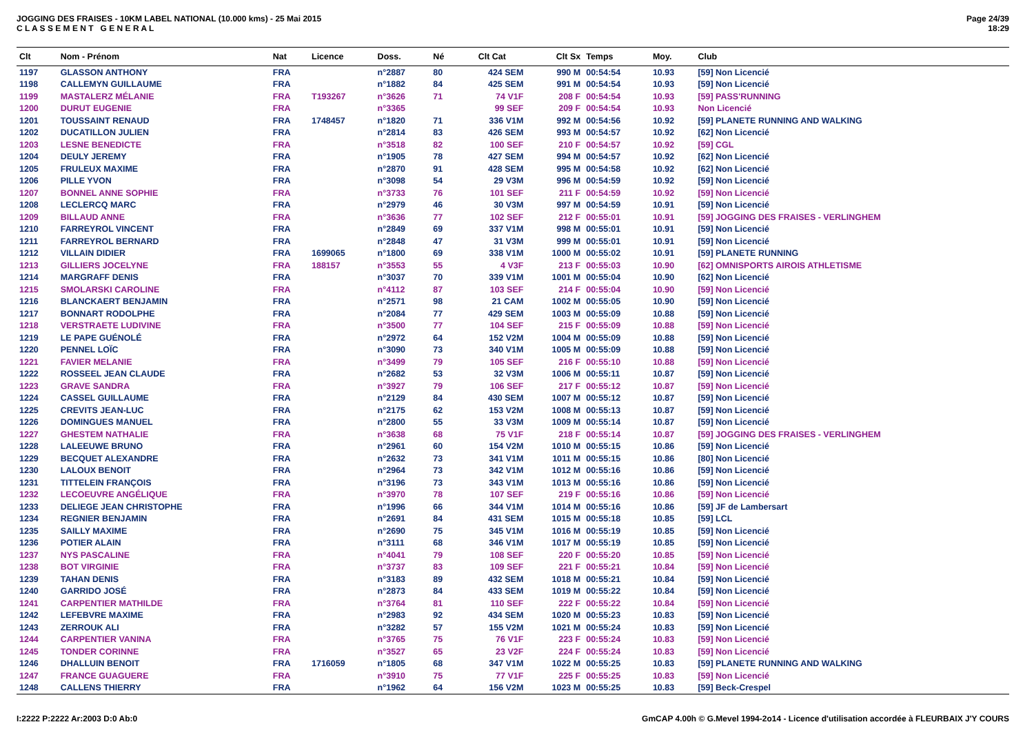JOGGING DES FRAISES - 10KM LABEL NATIONAL (10.000 kms) - 25 Mai 2015
C L A S S E M E N T G E N E R A L
Page 24/39
18:29
| Clt | Nom - Prénom | Nat | Licence | Doss. | Né | Clt Cat | Clt Sx | Temps | Moy. | Club |
| --- | --- | --- | --- | --- | --- | --- | --- | --- | --- | --- |
| 1197 | GLASSON ANTHONY | FRA | | n°2887 | 80 | 424 SEM | 990 M | 00:54:54 | 10.93 | [59] Non Licencié |
| 1198 | CALLEMYN GUILLAUME | FRA | | n°1882 | 84 | 425 SEM | 991 M | 00:54:54 | 10.93 | [59] Non Licencié |
| 1199 | MASTALERZ MÉLANIE | FRA | T193267 | n°3626 | 71 | 74 V1F | 208 F | 00:54:54 | 10.93 | [59] PASS'RUNNING |
| 1200 | DURUT EUGENIE | FRA | | n°3365 | | 99 SEF | 209 F | 00:54:54 | 10.93 | Non Licencié |
| 1201 | TOUSSAINT RENAUD | FRA | 1748457 | n°1820 | 71 | 336 V1M | 992 M | 00:54:56 | 10.92 | [59] PLANETE RUNNING AND WALKING |
| 1202 | DUCATILLON JULIEN | FRA | | n°2814 | 83 | 426 SEM | 993 M | 00:54:57 | 10.92 | [62] Non Licencié |
| 1203 | LESNE BENEDICTE | FRA | | n°3518 | 82 | 100 SEF | 210 F | 00:54:57 | 10.92 | [59] CGL |
| 1204 | DEULY JEREMY | FRA | | n°1905 | 78 | 427 SEM | 994 M | 00:54:57 | 10.92 | [62] Non Licencié |
| 1205 | FRULEUX MAXIME | FRA | | n°2870 | 91 | 428 SEM | 995 M | 00:54:58 | 10.92 | [62] Non Licencié |
| 1206 | PILLE YVON | FRA | | n°3098 | 54 | 29 V3M | 996 M | 00:54:59 | 10.92 | [59] Non Licencié |
| 1207 | BONNEL ANNE SOPHIE | FRA | | n°3733 | 76 | 101 SEF | 211 F | 00:54:59 | 10.92 | [59] Non Licencié |
| 1208 | LECLERCQ MARC | FRA | | n°2979 | 46 | 30 V3M | 997 M | 00:54:59 | 10.91 | [59] Non Licencié |
| 1209 | BILLAUD ANNE | FRA | | n°3636 | 77 | 102 SEF | 212 F | 00:55:01 | 10.91 | [59] JOGGING DES FRAISES - VERLINGHEM |
| 1210 | FARREYROL VINCENT | FRA | | n°2849 | 69 | 337 V1M | 998 M | 00:55:01 | 10.91 | [59] Non Licencié |
| 1211 | FARREYROL BERNARD | FRA | | n°2848 | 47 | 31 V3M | 999 M | 00:55:01 | 10.91 | [59] Non Licencié |
| 1212 | VILLAIN DIDIER | FRA | 1699065 | n°1800 | 69 | 338 V1M | 1000 M | 00:55:02 | 10.91 | [59] PLANETE RUNNING |
| 1213 | GILLIERS JOCELYNE | FRA | 188157 | n°3553 | 55 | 4 V3F | 213 F | 00:55:03 | 10.90 | [62] OMNISPORTS AIROIS ATHLETISME |
| 1214 | MARGRAFF DENIS | FRA | | n°3037 | 70 | 339 V1M | 1001 M | 00:55:04 | 10.90 | [62] Non Licencié |
| 1215 | SMOLARSKI CAROLINE | FRA | | n°4112 | 87 | 103 SEF | 214 F | 00:55:04 | 10.90 | [59] Non Licencié |
| 1216 | BLANCKAERT BENJAMIN | FRA | | n°2571 | 98 | 21 CAM | 1002 M | 00:55:05 | 10.90 | [59] Non Licencié |
| 1217 | BONNART RODOLPHE | FRA | | n°2084 | 77 | 429 SEM | 1003 M | 00:55:09 | 10.88 | [59] Non Licencié |
| 1218 | VERSTRAETE LUDIVINE | FRA | | n°3500 | 77 | 104 SEF | 215 F | 00:55:09 | 10.88 | [59] Non Licencié |
| 1219 | LE PAPE GUÉNOLÉ | FRA | | n°2972 | 64 | 152 V2M | 1004 M | 00:55:09 | 10.88 | [59] Non Licencié |
| 1220 | PENNEL LOÏC | FRA | | n°3090 | 73 | 340 V1M | 1005 M | 00:55:09 | 10.88 | [59] Non Licencié |
| 1221 | FAVIER MELANIE | FRA | | n°3499 | 79 | 105 SEF | 216 F | 00:55:10 | 10.88 | [59] Non Licencié |
| 1222 | ROSSEEL JEAN CLAUDE | FRA | | n°2682 | 53 | 32 V3M | 1006 M | 00:55:11 | 10.87 | [59] Non Licencié |
| 1223 | GRAVE SANDRA | FRA | | n°3927 | 79 | 106 SEF | 217 F | 00:55:12 | 10.87 | [59] Non Licencié |
| 1224 | CASSEL GUILLAUME | FRA | | n°2129 | 84 | 430 SEM | 1007 M | 00:55:12 | 10.87 | [59] Non Licencié |
| 1225 | CREVITS JEAN-LUC | FRA | | n°2175 | 62 | 153 V2M | 1008 M | 00:55:13 | 10.87 | [59] Non Licencié |
| 1226 | DOMINGUES MANUEL | FRA | | n°2800 | 55 | 33 V3M | 1009 M | 00:55:14 | 10.87 | [59] Non Licencié |
| 1227 | GHESTEM NATHALIE | FRA | | n°3638 | 68 | 75 V1F | 218 F | 00:55:14 | 10.87 | [59] JOGGING DES FRAISES - VERLINGHEM |
| 1228 | LALEEUWE BRUNO | FRA | | n°2961 | 60 | 154 V2M | 1010 M | 00:55:15 | 10.86 | [59] Non Licencié |
| 1229 | BECQUET ALEXANDRE | FRA | | n°2632 | 73 | 341 V1M | 1011 M | 00:55:15 | 10.86 | [80] Non Licencié |
| 1230 | LALOUX BENOIT | FRA | | n°2964 | 73 | 342 V1M | 1012 M | 00:55:16 | 10.86 | [59] Non Licencié |
| 1231 | TITTELEIN FRANÇOIS | FRA | | n°3196 | 73 | 343 V1M | 1013 M | 00:55:16 | 10.86 | [59] Non Licencié |
| 1232 | LECOEUVRE ANGÉLIQUE | FRA | | n°3970 | 78 | 107 SEF | 219 F | 00:55:16 | 10.86 | [59] Non Licencié |
| 1233 | DELIEGE JEAN CHRISTOPHE | FRA | | n°1996 | 66 | 344 V1M | 1014 M | 00:55:16 | 10.86 | [59] JF de Lambersart |
| 1234 | REGNIER BENJAMIN | FRA | | n°2691 | 84 | 431 SEM | 1015 M | 00:55:18 | 10.85 | [59] LCL |
| 1235 | SAILLY MAXIME | FRA | | n°2690 | 75 | 345 V1M | 1016 M | 00:55:19 | 10.85 | [59] Non Licencié |
| 1236 | POTIER ALAIN | FRA | | n°3111 | 68 | 346 V1M | 1017 M | 00:55:19 | 10.85 | [59] Non Licencié |
| 1237 | NYS PASCALINE | FRA | | n°4041 | 79 | 108 SEF | 220 F | 00:55:20 | 10.85 | [59] Non Licencié |
| 1238 | BOT VIRGINIE | FRA | | n°3737 | 83 | 109 SEF | 221 F | 00:55:21 | 10.84 | [59] Non Licencié |
| 1239 | TAHAN DENIS | FRA | | n°3183 | 89 | 432 SEM | 1018 M | 00:55:21 | 10.84 | [59] Non Licencié |
| 1240 | GARRIDO JOSÉ | FRA | | n°2873 | 84 | 433 SEM | 1019 M | 00:55:22 | 10.84 | [59] Non Licencié |
| 1241 | CARPENTIER MATHILDE | FRA | | n°3764 | 81 | 110 SEF | 222 F | 00:55:22 | 10.84 | [59] Non Licencié |
| 1242 | LEFEBVRE MAXIME | FRA | | n°2983 | 92 | 434 SEM | 1020 M | 00:55:23 | 10.83 | [59] Non Licencié |
| 1243 | ZERROUK ALI | FRA | | n°3282 | 57 | 155 V2M | 1021 M | 00:55:24 | 10.83 | [59] Non Licencié |
| 1244 | CARPENTIER VANINA | FRA | | n°3765 | 75 | 76 V1F | 223 F | 00:55:24 | 10.83 | [59] Non Licencié |
| 1245 | TONDER CORINNE | FRA | | n°3527 | 65 | 23 V2F | 224 F | 00:55:24 | 10.83 | [59] Non Licencié |
| 1246 | DHALLUIN BENOIT | FRA | 1716059 | n°1805 | 68 | 347 V1M | 1022 M | 00:55:25 | 10.83 | [59] PLANETE RUNNING AND WALKING |
| 1247 | FRANCE GUAGUERE | FRA | | n°3910 | 75 | 77 V1F | 225 F | 00:55:25 | 10.83 | [59] Non Licencié |
| 1248 | CALLENS THIERRY | FRA | | n°1962 | 64 | 156 V2M | 1023 M | 00:55:25 | 10.83 | [59] Beck-Crespel |
I:2222 P:2222 Ar:2003 D:0 Ab:0 GmCAP 4.00h © G.Mevel 1994-2o14 - Licence d'utilisation accordée à FLEURBAIX J'Y COURS